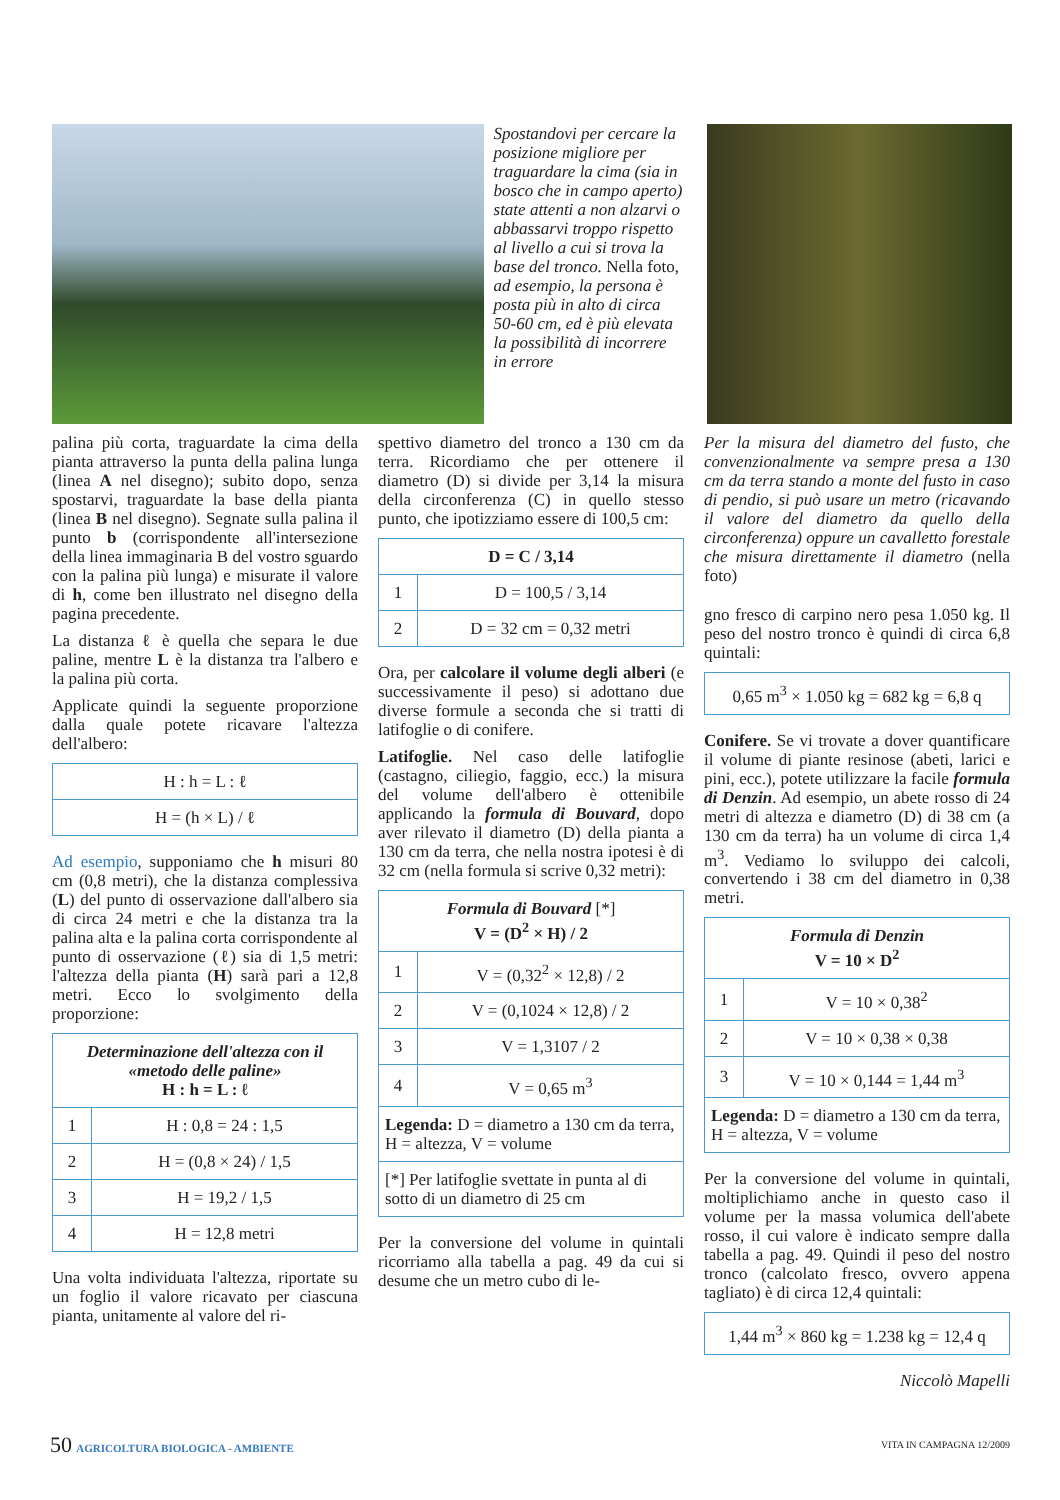Spostandovi per cercare la posizione migliore per traguardare la cima (sia in bosco che in campo aperto) state attenti a non alzarvi o abbassarvi troppo rispetto al livello a cui si trova la base del tronco. Nella foto, ad esempio, la persona è posta più in alto di circa 50-60 cm, ed è più elevata la possibilità di incorrere in errore
palina più corta, traguardate la cima della pianta attraverso la punta della palina lunga (linea A nel disegno); subito dopo, senza spostarvi, traguardate la base della pianta (linea B nel disegno). Segnate sulla palina il punto b (corrispondente all'intersezione della linea immaginaria B del vostro sguardo con la palina più lunga) e misurate il valore di h, come ben illustrato nel disegno della pagina precedente.
La distanza ℓ è quella che separa le due paline, mentre L è la distanza tra l'albero e la palina più corta.
Applicate quindi la seguente proporzione dalla quale potete ricavare l'altezza dell'albero:
| H : h = L : ℓ |
| H = (h × L) / ℓ |
Ad esempio, supponiamo che h misuri 80 cm (0,8 metri), che la distanza complessiva (L) del punto di osservazione dall'albero sia di circa 24 metri e che la distanza tra la palina alta e la palina corta corrispondente al punto di osservazione (ℓ) sia di 1,5 metri: l'altezza della pianta (H) sarà pari a 12,8 metri. Ecco lo svolgimento della proporzione:
| Determinazione dell'altezza con il «metodo delle paline» H : h = L : ℓ | |
| --- | --- |
| 1 | H : 0,8 = 24 : 1,5 |
| 2 | H = (0,8 × 24) / 1,5 |
| 3 | H = 19,2 / 1,5 |
| 4 | H = 12,8 metri |
Una volta individuata l'altezza, riportate su un foglio il valore ricavato per ciascuna pianta, unitamente al valore del ri-
spettivo diametro del tronco a 130 cm da terra. Ricordiamo che per ottenere il diametro (D) si divide per 3,14 la misura della circonferenza (C) in quello stesso punto, che ipotizziamo essere di 100,5 cm:
| D = C / 3,14 | |
| --- | --- |
| 1 | D = 100,5 / 3,14 |
| 2 | D = 32 cm = 0,32 metri |
Ora, per calcolare il volume degli alberi (e successivamente il peso) si adottano due diverse formule a seconda che si tratti di latifoglie o di conifere.
Latifoglie. Nel caso delle latifoglie (castagno, ciliegio, faggio, ecc.) la misura del volume dell'albero è ottenibile applicando la formula di Bouvard, dopo aver rilevato il diametro (D) della pianta a 130 cm da terra, che nella nostra ipotesi è di 32 cm (nella formula si scrive 0,32 metri):
| Formula di Bouvard [*] V = (D<sup>2</sup> × H) / 2 | |
| --- | --- |
| 1 | V = (0,32<sup>2</sup> × 12,8) / 2 |
| 2 | V = (0,1024 × 12,8) / 2 |
| 3 | V = 1,3107 / 2 |
| 4 | V = 0,65 m<sup>3</sup> |
| Legenda: D = diametro a 130 cm da terra, H = altezza, V = volume | |
| [*] Per latifoglie svettate in punta al di sotto di un diametro di 25 cm | |
Per la conversione del volume in quintali ricorriamo alla tabella a pag. 49 da cui si desume che un metro cubo di le-
Per la misura del diametro del fusto, che convenzionalmente va sempre presa a 130 cm da terra stando a monte del fusto in caso di pendio, si può usare un metro (ricavando il valore del diametro da quello della circonferenza) oppure un cavalletto forestale che misura direttamente il diametro (nella foto)
gno fresco di carpino nero pesa 1.050 kg. Il peso del nostro tronco è quindi di circa 6,8 quintali:
| 0,65 m<sup>3</sup> × 1.050 kg = 682 kg = 6,8 q |
Conifere. Se vi trovate a dover quantificare il volume di piante resinose (abeti, larici e pini, ecc.), potete utilizzare la facile formula di Denzin. Ad esempio, un abete rosso di 24 metri di altezza e diametro (D) di 38 cm (a 130 cm da terra) ha un volume di circa 1,4 m<sup>3</sup>. Vediamo lo sviluppo dei calcoli, convertendo i 38 cm del diametro in 0,38 metri.
| Formula di Denzin V = 10 × D<sup>2</sup> | |
| --- | --- |
| 1 | V = 10 × 0,38<sup>2</sup> |
| 2 | V = 10 × 0,38 × 0,38 |
| 3 | V = 10 × 0,144 = 1,44 m<sup>3</sup> |
| Legenda: D = diametro a 130 cm da terra, H = altezza, V = volume | |
Per la conversione del volume in quintali, moltiplichiamo anche in questo caso il volume per la massa volumica dell'abete rosso, il cui valore è indicato sempre dalla tabella a pag. 49. Quindi il peso del nostro tronco (calcolato fresco, ovvero appena tagliato) è di circa 12,4 quintali:
| 1,44 m<sup>3</sup> × 860 kg = 1.238 kg = 12,4 q |
Niccolò Mapelli
50 AGRICOLTURA BIOLOGICA - AMBIENTE VITA IN CAMPAGNA 12/2009